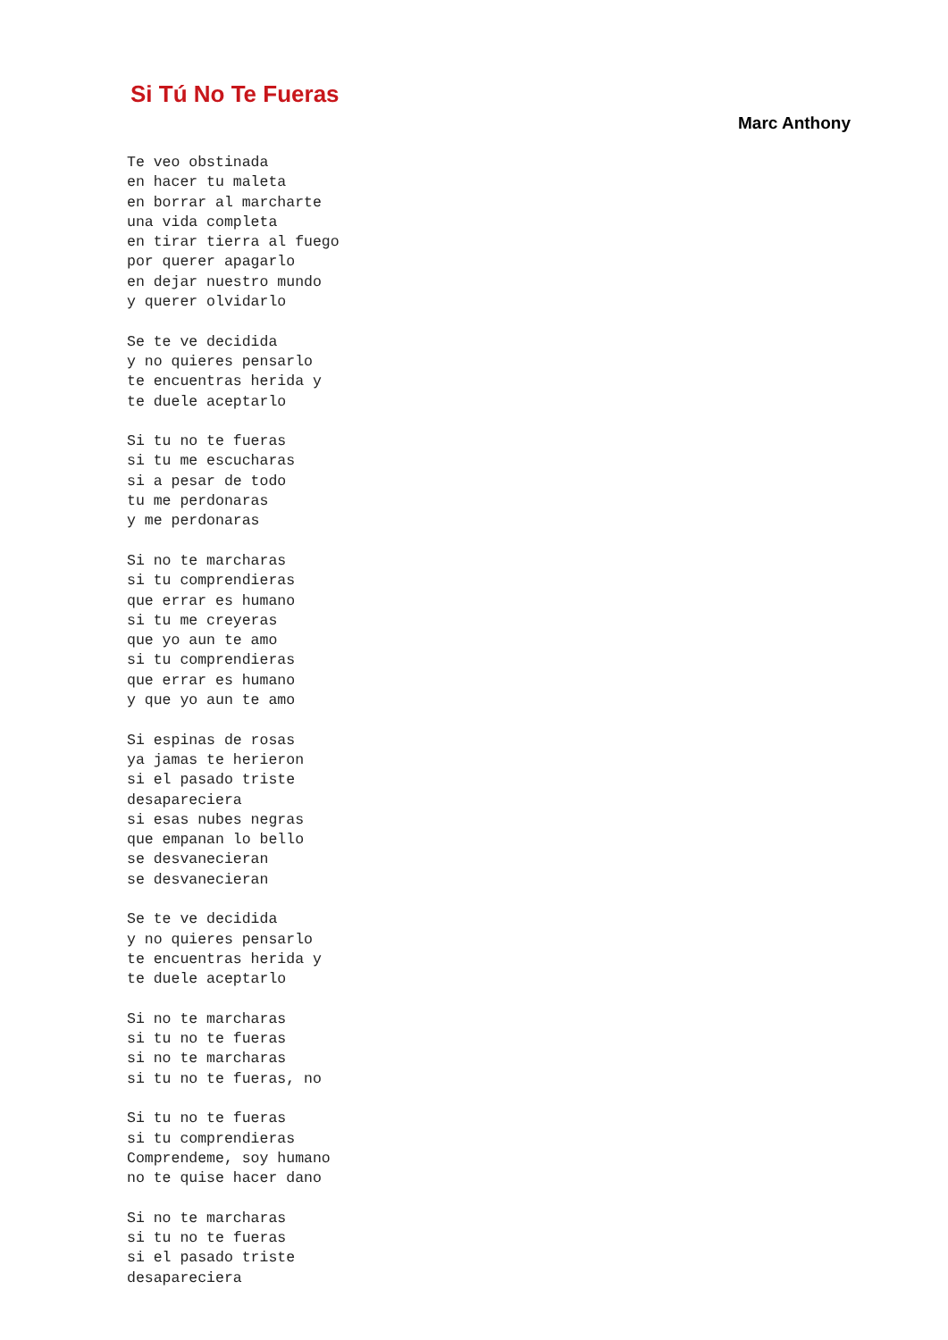Si Tú No Te Fueras
Marc Anthony
Te veo obstinada
en hacer tu maleta
en borrar al marcharte
una vida completa
en tirar tierra al fuego
por querer apagarlo
en dejar nuestro mundo
y querer olvidarlo

Se te ve decidida
y no quieres pensarlo
te encuentras herida y
te duele aceptarlo

Si tu no te fueras
si tu me escucharas
si a pesar de todo
tu me perdonaras
y me perdonaras

Si no te marcharas
si tu comprendieras
que errar es humano
si tu me creyeras
que yo aun te amo
si tu comprendieras
que errar es humano
y que yo aun te amo

Si espinas de rosas
ya jamas te herieron
si el pasado triste
desapareciera
si esas nubes negras
que empanan lo bello
se desvanecieran
se desvanecieran

Se te ve decidida
y no quieres pensarlo
te encuentras herida y
te duele aceptarlo

Si no te marcharas
si tu no te fueras
si no te marcharas
si tu no te fueras, no

Si tu no te fueras
si tu comprendieras
Comprendeme, soy humano
no te quise hacer dano

Si no te marcharas
si tu no te fueras
si el pasado triste
desapareciera